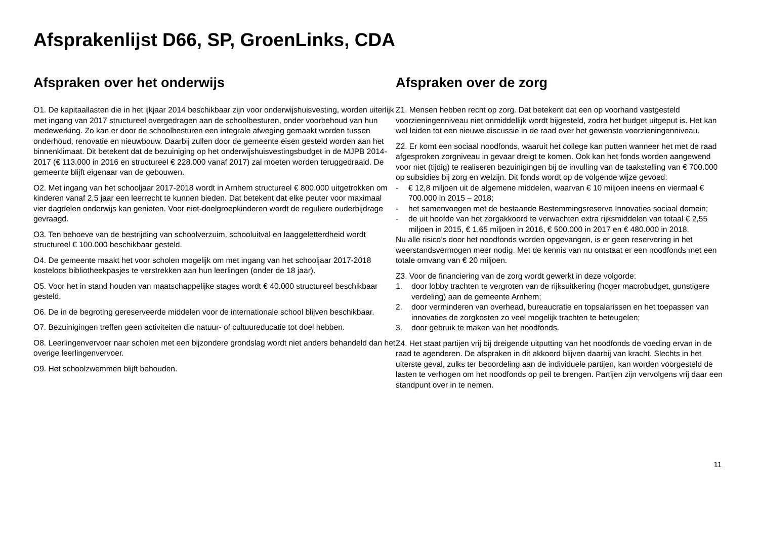Afsprakenlijst D66, SP, GroenLinks, CDA
Afspraken over het onderwijs
O1. De kapitaallasten die in het ijkjaar 2014 beschikbaar zijn voor onderwijshuisvesting, worden uiterlijk met ingang van 2017 structureel overgedragen aan de schoolbesturen, onder voorbehoud van hun medewerking. Zo kan er door de schoolbesturen een integrale afweging gemaakt worden tussen onderhoud, renovatie en nieuwbouw. Daarbij zullen door de gemeente eisen gesteld worden aan het binnenklimaat. Dit betekent dat de bezuiniging op het onderwijshuisvestingsbudget in de MJPB 2014-2017 (€ 113.000 in 2016 en structureel € 228.000 vanaf 2017) zal moeten worden teruggedraaid. De gemeente blijft eigenaar van de gebouwen.
O2. Met ingang van het schooljaar 2017-2018 wordt in Arnhem structureel € 800.000 uitgetrokken om kinderen vanaf 2,5 jaar een leerrecht te kunnen bieden. Dat betekent dat elke peuter voor maximaal vier dagdelen onderwijs kan genieten. Voor niet-doelgroepkinderen wordt de reguliere ouderbijdrage gevraagd.
O3. Ten behoeve van de bestrijding van schoolverzuim, schooluitval en laaggeletterdheid wordt structureel € 100.000 beschikbaar gesteld.
O4. De gemeente maakt het voor scholen mogelijk om met ingang van het schooljaar 2017-2018 kosteloos bibliotheekpasjes te verstrekken aan hun leerlingen (onder de 18 jaar).
O5. Voor het in stand houden van maatschappelijke stages wordt € 40.000 structureel beschikbaar gesteld.
O6. De in de begroting gereserveerde middelen voor de internationale school blijven beschikbaar.
O7. Bezuinigingen treffen geen activiteiten die natuur- of cultuureducatie tot doel hebben.
O8. Leerlingenvervoer naar scholen met een bijzondere grondslag wordt niet anders behandeld dan het overige leerlingenvervoer.
O9. Het schoolzwemmen blijft behouden.
Afspraken over de zorg
Z1. Mensen hebben recht op zorg. Dat betekent dat een op voorhand vastgesteld voorzieningenniveau niet onmiddellijk wordt bijgesteld, zodra het budget uitgeput is. Het kan wel leiden tot een nieuwe discussie in de raad over het gewenste voorzieningenniveau.
Z2. Er komt een sociaal noodfonds, waaruit het college kan putten wanneer het met de raad afgesproken zorgniveau in gevaar dreigt te komen. Ook kan het fonds worden aangewend voor niet (tijdig) te realiseren bezuinigingen bij de invulling van de taakstelling van € 700.000 op subsidies bij zorg en welzijn. Dit fonds wordt op de volgende wijze gevoed:
- € 12,8 miljoen uit de algemene middelen, waarvan € 10 miljoen ineens en viermaal € 700.000 in 2015 – 2018;
- het samenvoegen met de bestaande Bestemmingsreserve Innovaties sociaal domein;
- de uit hoofde van het zorgakkoord te verwachten extra rijksmiddelen van totaal € 2,55 miljoen in 2015, € 1,65 miljoen in 2016, € 500.000 in 2017 en € 480.000 in 2018.
Nu alle risico’s door het noodfonds worden opgevangen, is er geen reservering in het weerstandsvermogen meer nodig. Met de kennis van nu ontstaat er een noodfonds met een totale omvang van € 20 miljoen.
Z3. Voor de financiering van de zorg wordt gewerkt in deze volgorde:
1. door lobby trachten te vergroten van de rijksuitkering (hoger macrobudget, gunstigere verdeling) aan de gemeente Arnhem;
2. door verminderen van overhead, bureaucratie en topsalarissen en het toepassen van innovaties de zorgkosten zo veel mogelijk trachten te beteugelen;
3. door gebruik te maken van het noodfonds.
Z4. Het staat partijen vrij bij dreigende uitputting van het noodfonds de voeding ervan in de raad te agenderen. De afspraken in dit akkoord blijven daarbij van kracht. Slechts in het uiterste geval, zulks ter beoordeling aan de individuele partijen, kan worden voorgesteld de lasten te verhogen om het noodfonds op peil te brengen. Partijen zijn vervolgens vrij daar een standpunt over in te nemen.
11